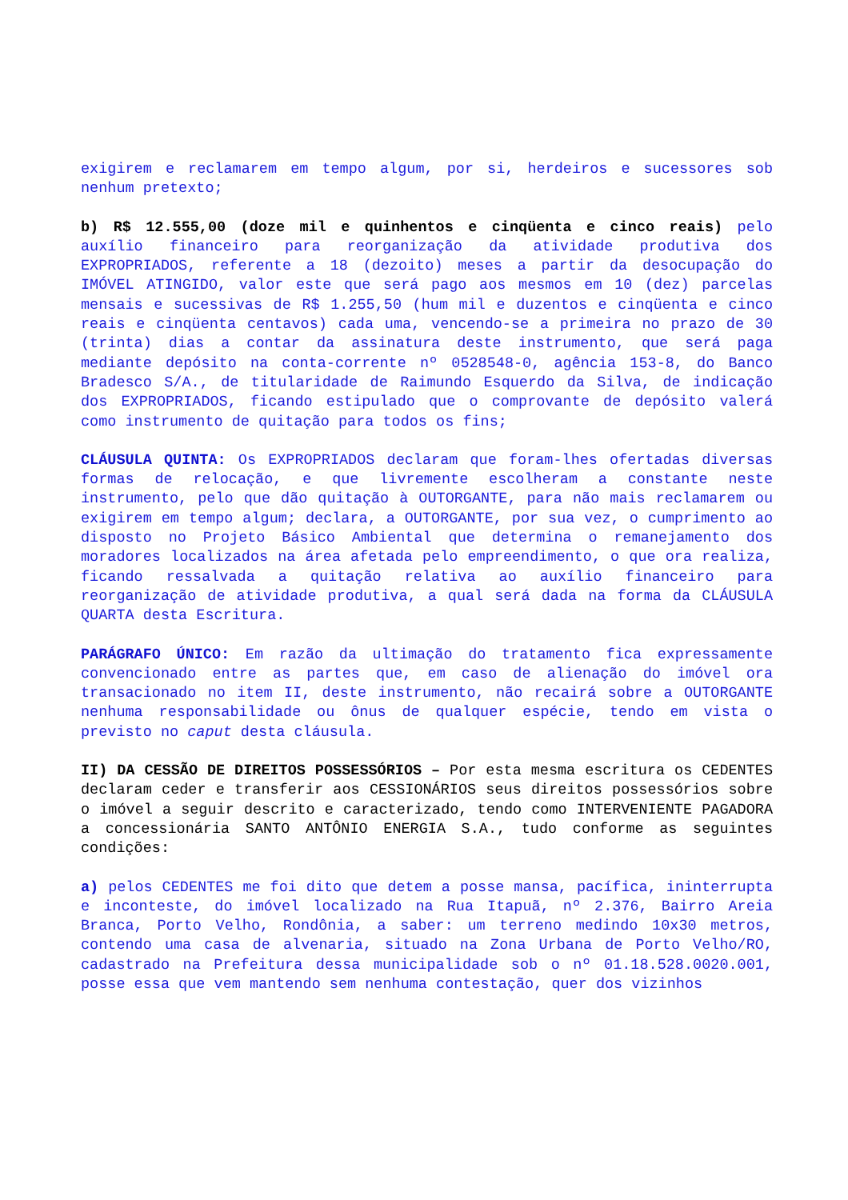exigirem e reclamarem em tempo algum, por si, herdeiros e sucessores sob nenhum pretexto;
b) R$ 12.555,00 (doze mil e quinhentos e cinqüenta e cinco reais) pelo auxílio financeiro para reorganização da atividade produtiva dos EXPROPRIADOS, referente a 18 (dezoito) meses a partir da desocupação do IMÓVEL ATINGIDO, valor este que será pago aos mesmos em 10 (dez) parcelas mensais e sucessivas de R$ 1.255,50 (hum mil e duzentos e cinqüenta e cinco reais e cinqüenta centavos) cada uma, vencendo-se a primeira no prazo de 30 (trinta) dias a contar da assinatura deste instrumento, que será paga mediante depósito na conta-corrente nº 0528548-0, agência 153-8, do Banco Bradesco S/A., de titularidade de Raimundo Esquerdo da Silva, de indicação dos EXPROPRIADOS, ficando estipulado que o comprovante de depósito valerá como instrumento de quitação para todos os fins;
CLÁUSULA QUINTA: Os EXPROPRIADOS declaram que foram-lhes ofertadas diversas formas de relocação, e que livremente escolheram a constante neste instrumento, pelo que dão quitação à OUTORGANTE, para não mais reclamarem ou exigirem em tempo algum; declara, a OUTORGANTE, por sua vez, o cumprimento ao disposto no Projeto Básico Ambiental que determina o remanejamento dos moradores localizados na área afetada pelo empreendimento, o que ora realiza, ficando ressalvada a quitação relativa ao auxílio financeiro para reorganização de atividade produtiva, a qual será dada na forma da CLÁUSULA QUARTA desta Escritura.
PARÁGRAFO ÚNICO: Em razão da ultimação do tratamento fica expressamente convencionado entre as partes que, em caso de alienação do imóvel ora transacionado no item II, deste instrumento, não recairá sobre a OUTORGANTE nenhuma responsabilidade ou ônus de qualquer espécie, tendo em vista o previsto no caput desta cláusula.
II) DA CESSÃO DE DIREITOS POSSESSÓRIOS – Por esta mesma escritura os CEDENTES declaram ceder e transferir aos CESSIONÁRIOS seus direitos possessórios sobre o imóvel a seguir descrito e caracterizado, tendo como INTERVENIENTE PAGADORA a concessionária SANTO ANTÔNIO ENERGIA S.A., tudo conforme as seguintes condições:
a) pelos CEDENTES me foi dito que detem a posse mansa, pacífica, ininterrupta e inconteste, do imóvel localizado na Rua Itapuã, nº 2.376, Bairro Areia Branca, Porto Velho, Rondônia, a saber: um terreno medindo 10x30 metros, contendo uma casa de alvenaria, situado na Zona Urbana de Porto Velho/RO, cadastrado na Prefeitura dessa municipalidade sob o nº 01.18.528.0020.001, posse essa que vem mantendo sem nenhuma contestação, quer dos vizinhos